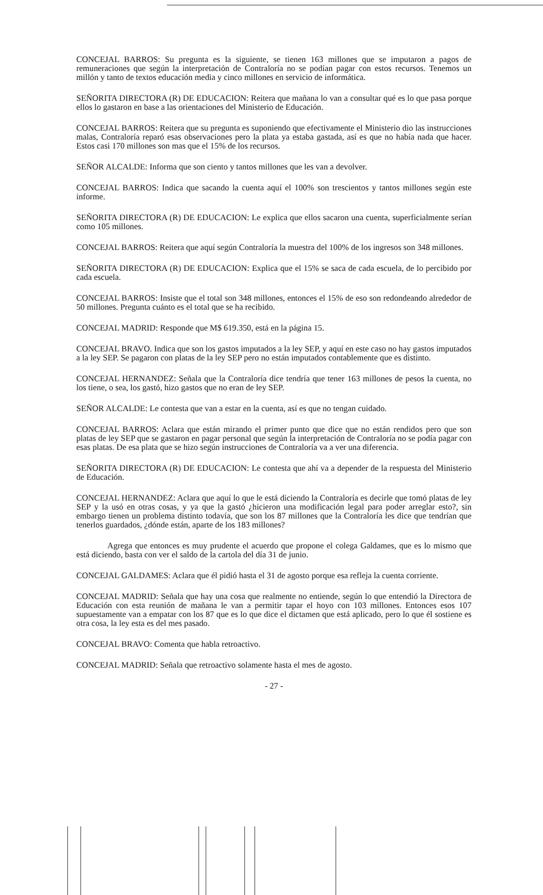CONCEJAL BARROS: Su pregunta es la siguiente, se tienen 163 millones que se imputaron a pagos de remuneraciones que según la interpretación de Contraloría no se podían pagar con estos recursos. Tenemos un millón y tanto de textos educación media y cinco millones en servicio de informática.
SEÑORITA DIRECTORA (R) DE EDUCACION: Reitera que mañana lo van a consultar qué es lo que pasa porque ellos lo gastaron en base a las orientaciones del Ministerio de Educación.
CONCEJAL BARROS: Reitera que su pregunta es suponiendo que efectivamente el Ministerio dio las instrucciones malas, Contraloría reparó esas observaciones pero la plata ya estaba gastada, así es que no había nada que hacer. Estos casi 170 millones son mas que el 15% de los recursos.
SEÑOR ALCALDE: Informa que son ciento y tantos millones que les van a devolver.
CONCEJAL BARROS: Indica que sacando la cuenta aquí el 100% son trescientos y tantos millones según este informe.
SEÑORITA DIRECTORA (R) DE EDUCACION: Le explica que ellos sacaron una cuenta, superficialmente serían como 105 millones.
CONCEJAL BARROS: Reitera que aquí según Contraloría la muestra del 100% de los ingresos son 348 millones.
SEÑORITA DIRECTORA (R) DE EDUCACION: Explica que el 15% se saca de cada escuela, de lo percibido por cada escuela.
CONCEJAL BARROS: Insiste que el total son 348 millones, entonces el 15% de eso son redondeando alrededor de 50 millones. Pregunta cuánto es el total que se ha recibido.
CONCEJAL MADRID: Responde que M$ 619.350, está en la página 15.
CONCEJAL BRAVO. Indica que son los gastos imputados a la ley SEP, y aquí en este caso no hay gastos imputados a la ley SEP. Se pagaron con platas de la ley SEP pero no están imputados contablemente que es distinto.
CONCEJAL HERNANDEZ: Señala que la Contraloría dice tendría que tener 163 millones de pesos la cuenta, no los tiene, o sea, los gastó, hizo gastos que no eran de ley SEP.
SEÑOR ALCALDE: Le contesta que van a estar en la cuenta, así es que no tengan cuidado.
CONCEJAL BARROS: Aclara que están mirando el primer punto que dice que no están rendidos pero que son platas de ley SEP que se gastaron en pagar personal que según la interpretación de Contraloría no se podía pagar con esas platas. De esa plata que se hizo según instrucciones de Contraloría va a ver una diferencia.
SEÑORITA DIRECTORA (R) DE EDUCACION: Le contesta que ahí va a depender de la respuesta del Ministerio de Educación.
CONCEJAL HERNANDEZ: Aclara que aquí lo que le está diciendo la Contraloría es decirle que tomó platas de ley SEP y la usó en otras cosas, y ya que la gastó ¿hicieron una modificación legal para poder arreglar esto?, sin embargo tienen un problema distinto todavía, que son los 87 millones que la Contraloría les dice que tendrían que tenerlos guardados, ¿dónde están, aparte de los 183 millones?
Agrega que entonces es muy prudente el acuerdo que propone el colega Galdames, que es lo mismo que está diciendo, basta con ver el saldo de la cartola del día 31 de junio.
CONCEJAL GALDAMES: Aclara que él pidió hasta el 31 de agosto porque esa refleja la cuenta corriente.
CONCEJAL MADRID: Señala que hay una cosa que realmente no entiende, según lo que entendió la Directora de Educación con esta reunión de mañana le van a permitir tapar el hoyo con 103 millones. Entonces esos 107 supuestamente van a empatar con los 87 que es lo que dice el dictamen que está aplicado, pero lo que él sostiene es otra cosa, la ley esta es del mes pasado.
CONCEJAL BRAVO: Comenta que habla retroactivo.
CONCEJAL MADRID: Señala que retroactivo solamente hasta el mes de agosto.
- 27 -